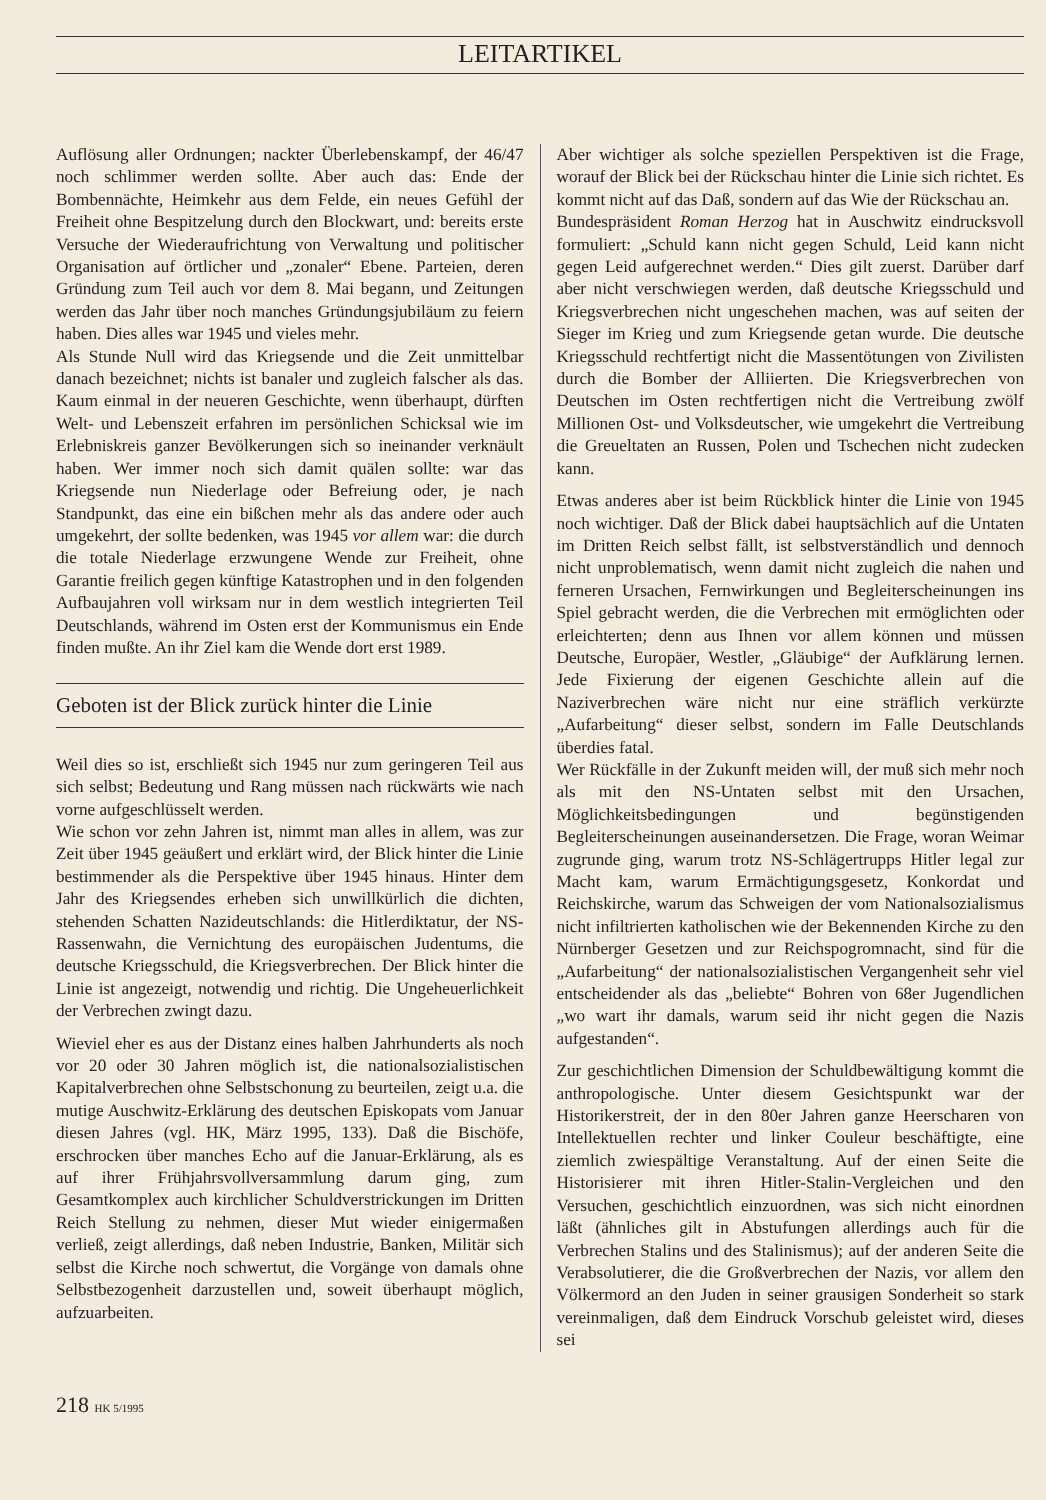LEITARTIKEL
Auflösung aller Ordnungen; nackter Überlebenskampf, der 46/47 noch schlimmer werden sollte. Aber auch das: Ende der Bombennächte, Heimkehr aus dem Felde, ein neues Gefühl der Freiheit ohne Bespitzelung durch den Blockwart, und: bereits erste Versuche der Wiederaufrichtung von Verwaltung und politischer Organisation auf örtlicher und „zonaler“ Ebene. Parteien, deren Gründung zum Teil auch vor dem 8. Mai begann, und Zeitungen werden das Jahr über noch manches Gründungsjubiläum zu feiern haben. Dies alles war 1945 und vieles mehr.
Als Stunde Null wird das Kriegsende und die Zeit unmittelbar danach bezeichnet; nichts ist banaler und zugleich falscher als das. Kaum einmal in der neueren Geschichte, wenn überhaupt, dürften Welt- und Lebenszeit erfahren im persönlichen Schicksal wie im Erlebniskreis ganzer Bevölkerungen sich so ineinander verknäult haben. Wer immer noch sich damit quälen sollte: war das Kriegsende nun Niederlage oder Befreiung oder, je nach Standpunkt, das eine ein bißchen mehr als das andere oder auch umgekehrt, der sollte bedenken, was 1945 vor allem war: die durch die totale Niederlage erzwungene Wende zur Freiheit, ohne Garantie freilich gegen künftige Katastrophen und in den folgenden Aufbaujahren voll wirksam nur in dem westlich integrierten Teil Deutschlands, während im Osten erst der Kommunismus ein Ende finden mußte. An ihr Ziel kam die Wende dort erst 1989.
Geboten ist der Blick zurück hinter die Linie
Weil dies so ist, erschließt sich 1945 nur zum geringeren Teil aus sich selbst; Bedeutung und Rang müssen nach rückwärts wie nach vorne aufgeschlüsselt werden.
Wie schon vor zehn Jahren ist, nimmt man alles in allem, was zur Zeit über 1945 geäußert und erklärt wird, der Blick hinter die Linie bestimmender als die Perspektive über 1945 hinaus. Hinter dem Jahr des Kriegsendes erheben sich unwillkürlich die dichten, stehenden Schatten Nazideutschlands: die Hitlerdiktatur, der NS-Rassenwahn, die Vernichtung des europäischen Judentums, die deutsche Kriegsschuld, die Kriegsverbrechen. Der Blick hinter die Linie ist angezeigt, notwendig und richtig. Die Ungeheuerlichkeit der Verbrechen zwingt dazu.
Wieviel eher es aus der Distanz eines halben Jahrhunderts als noch vor 20 oder 30 Jahren möglich ist, die nationalsozialistischen Kapitalverbrechen ohne Selbstschonung zu beurteilen, zeigt u.a. die mutige Auschwitz-Erklärung des deutschen Episkopats vom Januar diesen Jahres (vgl. HK, März 1995, 133). Daß die Bischöfe, erschrocken über manches Echo auf die Januar-Erklärung, als es auf ihrer Frühjahrsvollversammlung darum ging, zum Gesamtkomplex auch kirchlicher Schuldverstrickungen im Dritten Reich Stellung zu nehmen, dieser Mut wieder einigermaßen verließ, zeigt allerdings, daß neben Industrie, Banken, Militär sich selbst die Kirche noch schwertut, die Vorgänge von damals ohne Selbstbezogenheit darzustellen und, soweit überhaupt möglich, aufzuarbeiten.
Aber wichtiger als solche speziellen Perspektiven ist die Frage, worauf der Blick bei der Rückschau hinter die Linie sich richtet. Es kommt nicht auf das Daß, sondern auf das Wie der Rückschau an.
Bundespräsident Roman Herzog hat in Auschwitz eindrucksvoll formuliert: „Schuld kann nicht gegen Schuld, Leid kann nicht gegen Leid aufgerechnet werden.“ Dies gilt zuerst. Darüber darf aber nicht verschwiegen werden, daß deutsche Kriegsschuld und Kriegsverbrechen nicht ungeschehen machen, was auf seiten der Sieger im Krieg und zum Kriegsende getan wurde. Die deutsche Kriegsschuld rechtfertigt nicht die Massentötungen von Zivilisten durch die Bomber der Alliierten. Die Kriegsverbrechen von Deutschen im Osten rechtfertigen nicht die Vertreibung zwölf Millionen Ost- und Volksdeutscher, wie umgekehrt die Vertreibung die Greueltaten an Russen, Polen und Tschechen nicht zudecken kann.
Etwas anderes aber ist beim Rückblick hinter die Linie von 1945 noch wichtiger. Daß der Blick dabei hauptsächlich auf die Untaten im Dritten Reich selbst fällt, ist selbstverständlich und dennoch nicht unproblematisch, wenn damit nicht zugleich die nahen und ferneren Ursachen, Fernwirkungen und Begleiterscheinungen ins Spiel gebracht werden, die die Verbrechen mit ermöglichten oder erleichterten; denn aus Ihnen vor allem können und müssen Deutsche, Europäer, Westler, „Gläubige“ der Aufklärung lernen. Jede Fixierung der eigenen Geschichte allein auf die Naziverbrechen wäre nicht nur eine sträflich verkürzte „Aufarbeitung“ dieser selbst, sondern im Falle Deutschlands überdies fatal.
Wer Rückfälle in der Zukunft meiden will, der muß sich mehr noch als mit den NS-Untaten selbst mit den Ursachen, Möglichkeitsbedingungen und begünstigenden Begleiterscheinungen auseinandersetzen. Die Frage, woran Weimar zugrunde ging, warum trotz NS-Schlägertrupps Hitler legal zur Macht kam, warum Ermächtigungsgesetz, Konkordat und Reichskirche, warum das Schweigen der vom Nationalsozialismus nicht infiltrierten katholischen wie der Bekennenden Kirche zu den Nürnberger Gesetzen und zur Reichspogromnacht, sind für die „Aufarbeitung“ der nationalsozialistischen Vergangenheit sehr viel entscheidender als das „beliebte“ Bohren von 68er Jugendlichen „wo wart ihr damals, warum seid ihr nicht gegen die Nazis aufgestanden“.
Zur geschichtlichen Dimension der Schuldbewältigung kommt die anthropologische. Unter diesem Gesichtspunkt war der Historikerstreit, der in den 80er Jahren ganze Heerscharen von Intellektuellen rechter und linker Couleur beschäftigte, eine ziemlich zwiespältige Veranstaltung. Auf der einen Seite die Historisierer mit ihren Hitler-Stalin-Vergleichen und den Versuchen, geschichtlich einzuordnen, was sich nicht einordnen läßt (ähnliches gilt in Abstufungen allerdings auch für die Verbrechen Stalins und des Stalinismus); auf der anderen Seite die Verabsolutierer, die die Großverbrechen der Nazis, vor allem den Völkermord an den Juden in seiner grausigen Sonderheit so stark vereinmaligen, daß dem Eindruck Vorschub geleistet wird, dieses sei
218 HK 5/1995